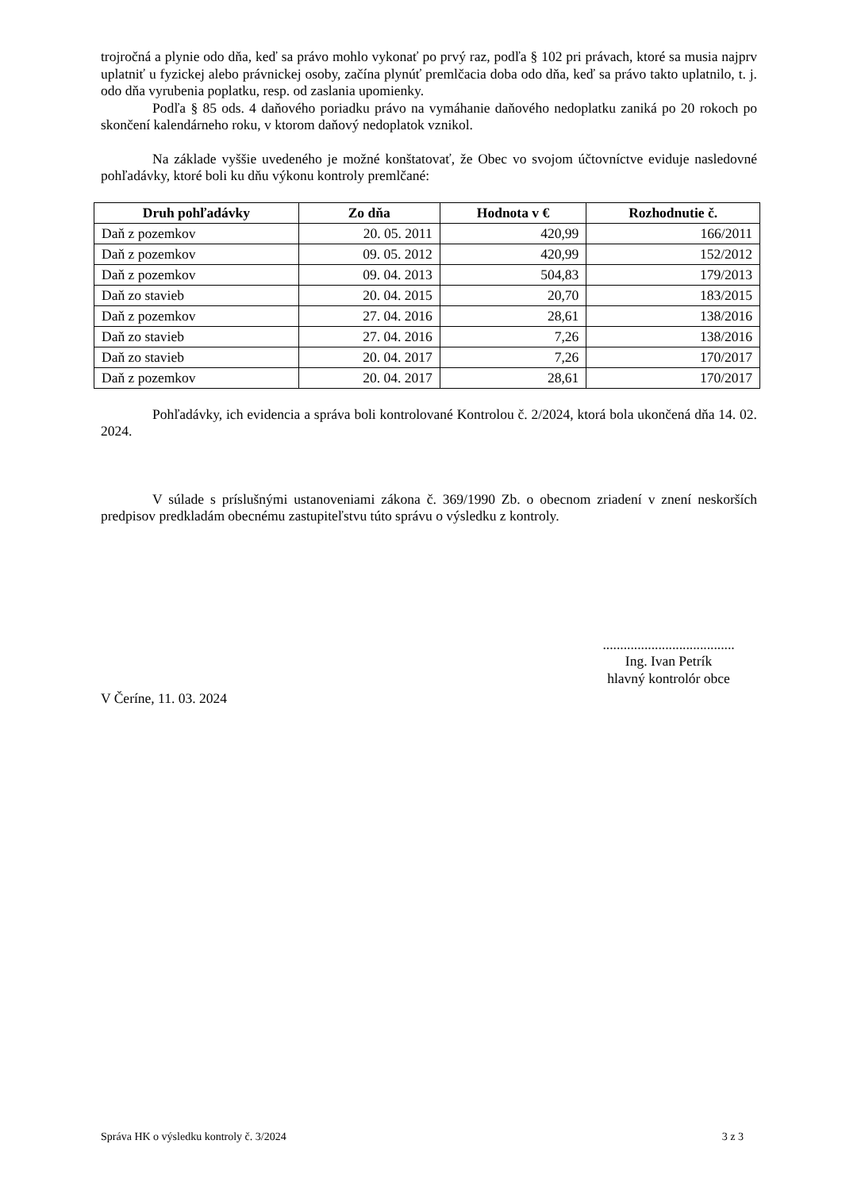trojročná a plynie odo dňa, keď sa právo mohlo vykonať po prvý raz, podľa § 102 pri právach, ktoré sa musia najprv uplatniť u fyzickej alebo právnickej osoby, začína plynúť premlčacia doba odo dňa, keď sa právo takto uplatnilo, t. j. odo dňa vyrubenia poplatku, resp. od zaslania upomienky.
Podľa § 85 ods. 4 daňového poriadku právo na vymáhanie daňového nedoplatku zaniká po 20 rokoch po skončení kalendárneho roku, v ktorom daňový nedoplatok vznikol.
Na základe vyššie uvedeného je možné konštatovať, že Obec vo svojom účtovníctve eviduje nasledovné pohľadávky, ktoré boli ku dňu výkonu kontroly premlčané:
| Druh pohľadávky | Zo dňa | Hodnota v € | Rozhodnutie č. |
| --- | --- | --- | --- |
| Daň z pozemkov | 20. 05. 2011 | 420,99 | 166/2011 |
| Daň z pozemkov | 09. 05. 2012 | 420,99 | 152/2012 |
| Daň z pozemkov | 09. 04. 2013 | 504,83 | 179/2013 |
| Daň zo stavieb | 20. 04. 2015 | 20,70 | 183/2015 |
| Daň z pozemkov | 27. 04. 2016 | 28,61 | 138/2016 |
| Daň zo stavieb | 27. 04. 2016 | 7,26 | 138/2016 |
| Daň zo stavieb | 20. 04. 2017 | 7,26 | 170/2017 |
| Daň z pozemkov | 20. 04. 2017 | 28,61 | 170/2017 |
Pohľadávky, ich evidencia a správa boli kontrolované Kontrolou č. 2/2024, ktorá bola ukončená dňa 14. 02. 2024.
V súlade s príslušnými ustanoveniami zákona č. 369/1990 Zb. o obecnom zriadení v znení neskorších predpisov predkladám obecnému zastupiteľstvu túto správu o výsledku z kontroly.
......................................
Ing. Ivan Petrík
hlavný kontrolór obce
V Čeríne, 11. 03. 2024
Správa HK o výsledku kontroly č. 3/2024 3 z 3